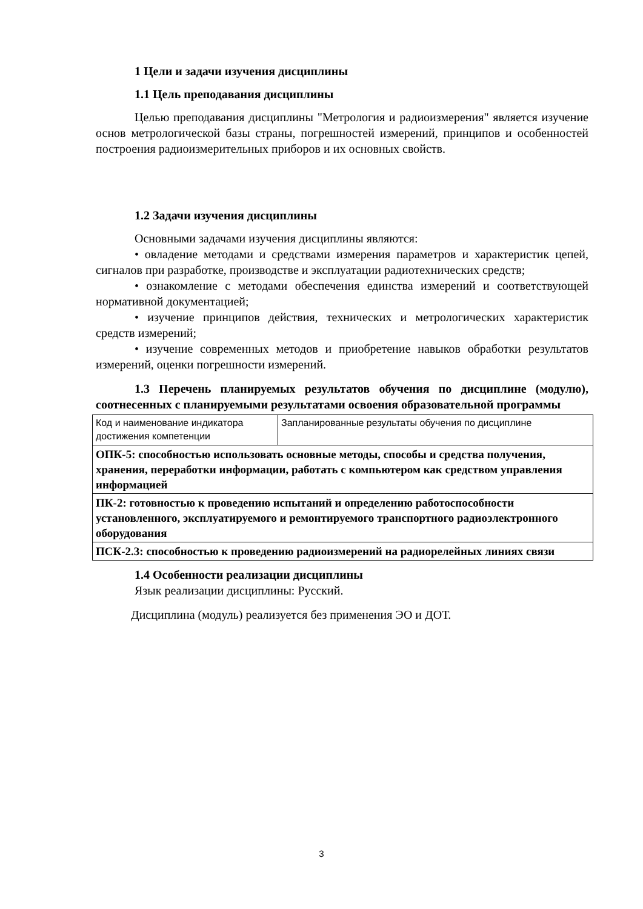1 Цели и задачи изучения дисциплины
1.1 Цель преподавания дисциплины
Целью преподавания дисциплины "Метрология и радиоизмерения" является изучение основ метрологической базы страны, погрешностей измерений, принципов и особенностей построения радиоизмерительных приборов и их основных свойств.
1.2 Задачи изучения дисциплины
Основными задачами изучения дисциплины являются:
• овладение методами и средствами измерения параметров и характеристик цепей, сигналов при разработке, производстве и эксплуатации радиотехнических средств;
• ознакомление с методами обеспечения единства измерений и соответствующей нормативной документацией;
• изучение принципов действия, технических и метрологических характеристик средств измерений;
• изучение современных методов и приобретение навыков обработки результатов измерений, оценки погрешности измерений.
1.3 Перечень планируемых результатов обучения по дисциплине (модулю), соотнесенных с планируемыми результатами освоения образовательной программы
| Код и наименование индикатора достижения компетенции | Запланированные результаты обучения по дисциплине |
| ОПК-5: способностью использовать основные методы, способы и средства получения, хранения, переработки информации, работать с компьютером как средством управления информацией | |
| ПК-2: готовностью к проведению испытаний и определению работоспособности установленного, эксплуатируемого и ремонтируемого транспортного радиоэлектронного оборудования | |
| ПСК-2.3: способностью к проведению радиоизмерений на радиорелейных линиях связи | |
1.4 Особенности реализации дисциплины
Язык реализации дисциплины: Русский.
Дисциплина (модуль) реализуется без применения ЭО и ДОТ.
3